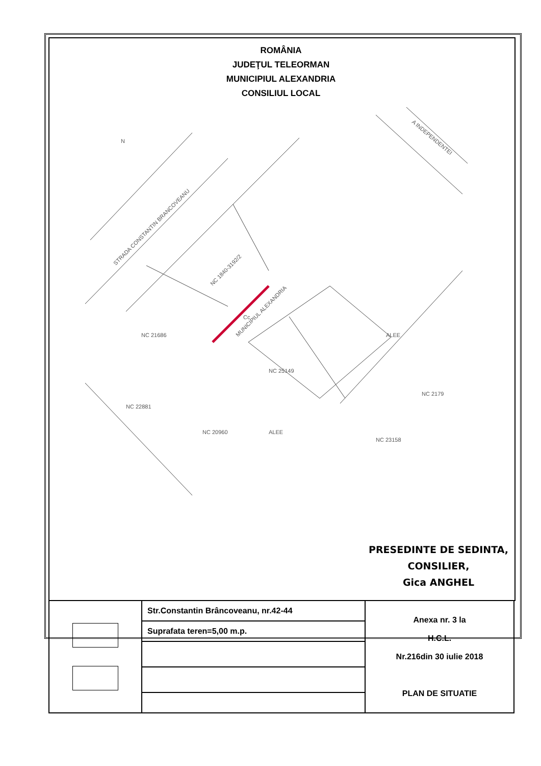ROMÂNIA
JUDEŢUL TELEORMAN
MUNICIPIUL ALEXANDRIA
CONSILIUL LOCAL
STRADA CONSTANTIN BRANCOVEANU
MUNICIPIUL ALEXANDRIA
A INDEPENDENTEI
NC 1840-3192/2
NC 21686
NC 25149
NC 22881
NC 20960
NC 2179
NC 23158
ALEE
ALEE
Cc
N
PRESEDINTE DE SEDINTA,
CONSILIER,
Gica ANGHEL
| | Str.Constantin Brâncoveanu, nr.42-44 | Anexa nr. 3 la H.C.L. Nr.216din 30 iulie 2018 PLAN DE SITUATIE |
| | Suprafata teren=5,00 m.p. | |